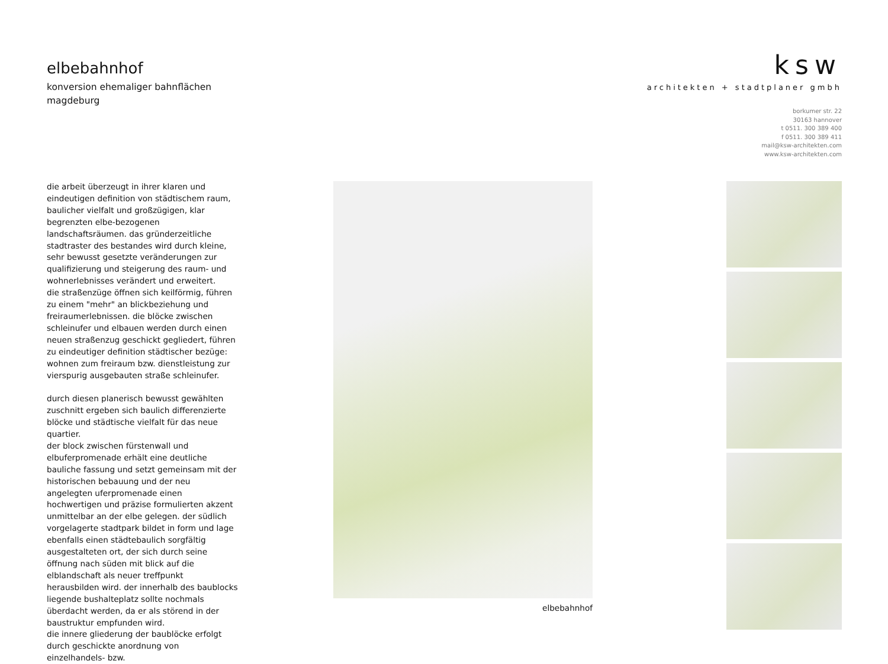elbebahnhof
konversion ehemaliger bahnflächen
magdeburg
ksw
architekten + stadtplaner gmbh
borkumer str. 22
30163 hannover
t 0511. 300 389 400
f 0511. 300 389 411
mail@ksw-architekten.com
www.ksw-architekten.com
die arbeit überzeugt in ihrer klaren und eindeutigen definition von städtischem raum, baulicher vielfalt und großzügigen, klar begrenzten elbe-bezogenen landschaftsräumen. das gründerzeitliche stadtraster des bestandes wird durch kleine, sehr bewusst gesetzte veränderungen zur qualifizierung und steigerung des raum- und wohnerlebnisses verändert und erweitert.
die straßenzüge öffnen sich keilförmig, führen zu einem "mehr" an blickbeziehung und freiraumerlebnissen. die blöcke zwischen schleinufer und elbauen werden durch einen neuen straßenzug geschickt gegliedert, führen zu eindeutiger definition städtischer bezüge: wohnen zum freiraum bzw. dienstleistung zur vierspurig ausgebauten straße schleinufer.
durch diesen planerisch bewusst gewählten zuschnitt ergeben sich baulich differenzierte blöcke und städtische vielfalt für das neue quartier.
der block zwischen fürstenwall und elbuferpromenade erhält eine deutliche bauliche fassung und setzt gemeinsam mit der historischen bebauung und der neu angelegten uferpromenade einen hochwertigen und präzise formulierten akzent unmittelbar an der elbe gelegen. der südlich vorgelagerte stadtpark bildet in form und lage ebenfalls einen städtebaulich sorgfältig ausgestalteten ort, der sich durch seine öffnung nach süden mit blick auf die elblandschaft als neuer treffpunkt herausbilden wird. der innerhalb des baublocks liegende bushalteplatz sollte nochmals überdacht werden, da er als störend in der baustruktur empfunden wird.
die innere gliederung der baublöcke erfolgt durch geschickte anordnung von einzelhandels- bzw.
elbebahnhof